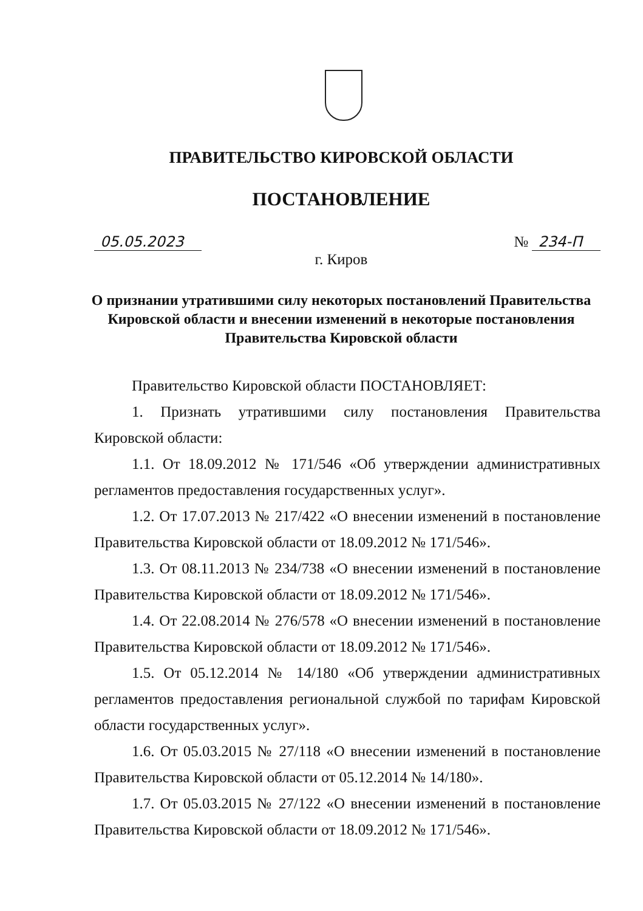ПРАВИТЕЛЬСТВО КИРОВСКОЙ ОБЛАСТИ
ПОСТАНОВЛЕНИЕ
05.05.2023 № 234-П
г. Киров
О признании утратившими силу некоторых постановлений Правительства Кировской области и внесении изменений в некоторые постановления Правительства Кировской области
Правительство Кировской области ПОСТАНОВЛЯЕТ:
1. Признать утратившими силу постановления Правительства Кировской области:
1.1. От 18.09.2012 № 171/546 «Об утверждении административных регламентов предоставления государственных услуг».
1.2. От 17.07.2013 № 217/422 «О внесении изменений в постановление Правительства Кировской области от 18.09.2012 № 171/546».
1.3. От 08.11.2013 № 234/738 «О внесении изменений в постановление Правительства Кировской области от 18.09.2012 № 171/546».
1.4. От 22.08.2014 № 276/578 «О внесении изменений в постановление Правительства Кировской области от 18.09.2012 № 171/546».
1.5. От 05.12.2014 № 14/180 «Об утверждении административных регламентов предоставления региональной службой по тарифам Кировской области государственных услуг».
1.6. От 05.03.2015 № 27/118 «О внесении изменений в постановление Правительства Кировской области от 05.12.2014 № 14/180».
1.7. От 05.03.2015 № 27/122 «О внесении изменений в постановление Правительства Кировской области от 18.09.2012 № 171/546».